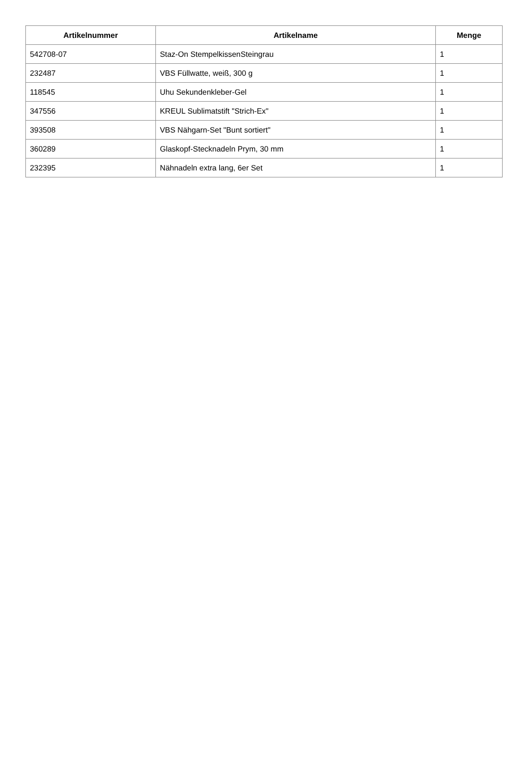| Artikelnummer | Artikelname | Menge |
| --- | --- | --- |
| 542708-07 | Staz-On StempelkissenSteingrau | 1 |
| 232487 | VBS Füllwatte, weiß, 300 g | 1 |
| 118545 | Uhu Sekundenkleber-Gel | 1 |
| 347556 | KREUL Sublimatstift "Strich-Ex" | 1 |
| 393508 | VBS Nähgarn-Set "Bunt sortiert" | 1 |
| 360289 | Glaskopf-Stecknadeln Prym, 30 mm | 1 |
| 232395 | Nähnadeln extra lang, 6er Set | 1 |